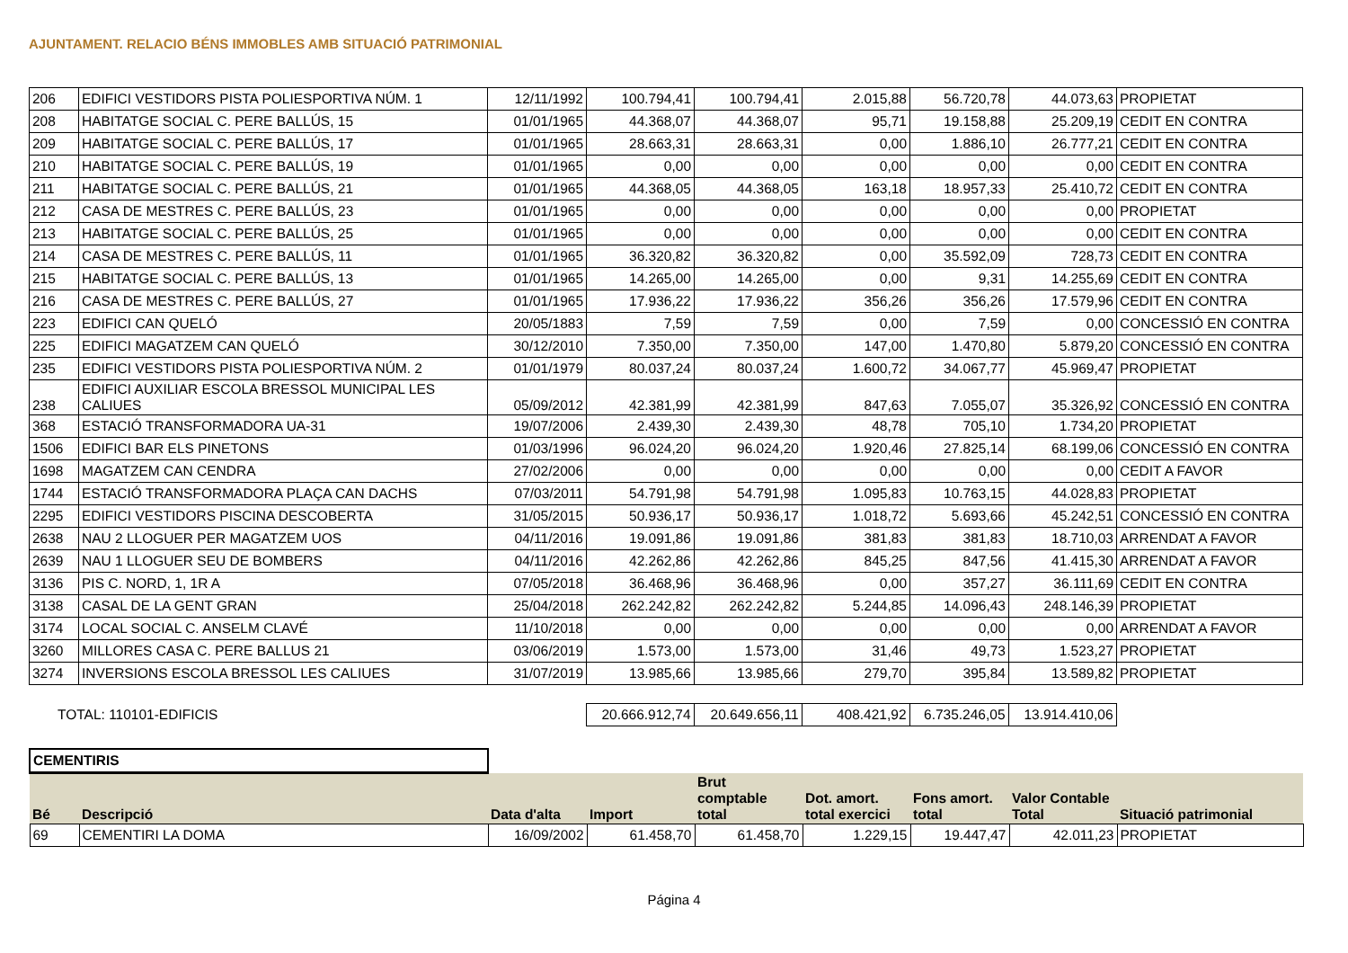AJUNTAMENT. RELACIO BÉNS IMMOBLES AMB SITUACIÓ PATRIMONIAL
| 206 | EDIFICI VESTIDORS PISTA POLIESPORTIVA NÚM. 1 | 12/11/1992 | 100.794,41 | 100.794,41 | 2.015,88 | 56.720,78 | 44.073,63 | PROPIETAT |
| 208 | HABITATGE SOCIAL C. PERE BALLÚS, 15 | 01/01/1965 | 44.368,07 | 44.368,07 | 95,71 | 19.158,88 | 25.209,19 | CEDIT EN CONTRA |
| 209 | HABITATGE SOCIAL C. PERE BALLÚS, 17 | 01/01/1965 | 28.663,31 | 28.663,31 | 0,00 | 1.886,10 | 26.777,21 | CEDIT EN CONTRA |
| 210 | HABITATGE SOCIAL C. PERE BALLÚS, 19 | 01/01/1965 | 0,00 | 0,00 | 0,00 | 0,00 | 0,00 | CEDIT EN CONTRA |
| 211 | HABITATGE SOCIAL C. PERE BALLÚS, 21 | 01/01/1965 | 44.368,05 | 44.368,05 | 163,18 | 18.957,33 | 25.410,72 | CEDIT EN CONTRA |
| 212 | CASA DE MESTRES C. PERE BALLÚS, 23 | 01/01/1965 | 0,00 | 0,00 | 0,00 | 0,00 | 0,00 | PROPIETAT |
| 213 | HABITATGE SOCIAL C. PERE BALLÚS, 25 | 01/01/1965 | 0,00 | 0,00 | 0,00 | 0,00 | 0,00 | CEDIT EN CONTRA |
| 214 | CASA DE MESTRES C. PERE BALLÚS, 11 | 01/01/1965 | 36.320,82 | 36.320,82 | 0,00 | 35.592,09 | 728,73 | CEDIT EN CONTRA |
| 215 | HABITATGE SOCIAL C. PERE BALLÚS, 13 | 01/01/1965 | 14.265,00 | 14.265,00 | 0,00 | 9,31 | 14.255,69 | CEDIT EN CONTRA |
| 216 | CASA DE MESTRES C. PERE BALLÚS, 27 | 01/01/1965 | 17.936,22 | 17.936,22 | 356,26 | 356,26 | 17.579,96 | CEDIT EN CONTRA |
| 223 | EDIFICI CAN QUELÓ | 20/05/1883 | 7,59 | 7,59 | 0,00 | 7,59 | 0,00 | CONCESSIÓ EN CONTRA |
| 225 | EDIFICI MAGATZEM CAN QUELÓ | 30/12/2010 | 7.350,00 | 7.350,00 | 147,00 | 1.470,80 | 5.879,20 | CONCESSIÓ EN CONTRA |
| 235 | EDIFICI VESTIDORS PISTA POLIESPORTIVA NÚM. 2 | 01/01/1979 | 80.037,24 | 80.037,24 | 1.600,72 | 34.067,77 | 45.969,47 | PROPIETAT |
| 238 | EDIFICI AUXILIAR ESCOLA BRESSOL MUNICIPAL LES CALIUES | 05/09/2012 | 42.381,99 | 42.381,99 | 847,63 | 7.055,07 | 35.326,92 | CONCESSIÓ EN CONTRA |
| 368 | ESTACIÓ TRANSFORMADORA UA-31 | 19/07/2006 | 2.439,30 | 2.439,30 | 48,78 | 705,10 | 1.734,20 | PROPIETAT |
| 1506 | EDIFICI BAR ELS PINETONS | 01/03/1996 | 96.024,20 | 96.024,20 | 1.920,46 | 27.825,14 | 68.199,06 | CONCESSIÓ EN CONTRA |
| 1698 | MAGATZEM CAN CENDRA | 27/02/2006 | 0,00 | 0,00 | 0,00 | 0,00 | 0,00 | CEDIT A FAVOR |
| 1744 | ESTACIÓ TRANSFORMADORA PLAÇA CAN DACHS | 07/03/2011 | 54.791,98 | 54.791,98 | 1.095,83 | 10.763,15 | 44.028,83 | PROPIETAT |
| 2295 | EDIFICI VESTIDORS PISCINA DESCOBERTA | 31/05/2015 | 50.936,17 | 50.936,17 | 1.018,72 | 5.693,66 | 45.242,51 | CONCESSIÓ EN CONTRA |
| 2638 | NAU 2 LLOGUER PER MAGATZEM UOS | 04/11/2016 | 19.091,86 | 19.091,86 | 381,83 | 381,83 | 18.710,03 | ARRENDAT A FAVOR |
| 2639 | NAU 1 LLOGUER SEU DE BOMBERS | 04/11/2016 | 42.262,86 | 42.262,86 | 845,25 | 847,56 | 41.415,30 | ARRENDAT A FAVOR |
| 3136 | PIS C. NORD, 1, 1R A | 07/05/2018 | 36.468,96 | 36.468,96 | 0,00 | 357,27 | 36.111,69 | CEDIT EN CONTRA |
| 3138 | CASAL DE LA GENT GRAN | 25/04/2018 | 262.242,82 | 262.242,82 | 5.244,85 | 14.096,43 | 248.146,39 | PROPIETAT |
| 3174 | LOCAL SOCIAL C. ANSELM CLAVÉ | 11/10/2018 | 0,00 | 0,00 | 0,00 | 0,00 | 0,00 | ARRENDAT A FAVOR |
| 3260 | MILLORES CASA C. PERE BALLUS 21 | 03/06/2019 | 1.573,00 | 1.573,00 | 31,46 | 49,73 | 1.523,27 | PROPIETAT |
| 3274 | INVERSIONS ESCOLA BRESSOL LES CALIUES | 31/07/2019 | 13.985,66 | 13.985,66 | 279,70 | 395,84 | 13.589,82 | PROPIETAT |
| TOTAL: 110101-EDIFICIS | 20.666.912,74 | 20.649.656,11 | 408.421,92 | 6.735.246,05 | 13.914.410,06 | |
| CEMENTIRIS | | | | | | | | |
| Bé | Descripció | Data d'alta | Import | Brut comptable total | Dot. amort. total exercici | Fons amort. total | Valor Contable Total | Situació patrimonial |
| 69 | CEMENTIRI LA DOMA | 16/09/2002 | 61.458,70 | 61.458,70 | 1.229,15 | 19.447,47 | 42.011,23 | PROPIETAT |
Página 4